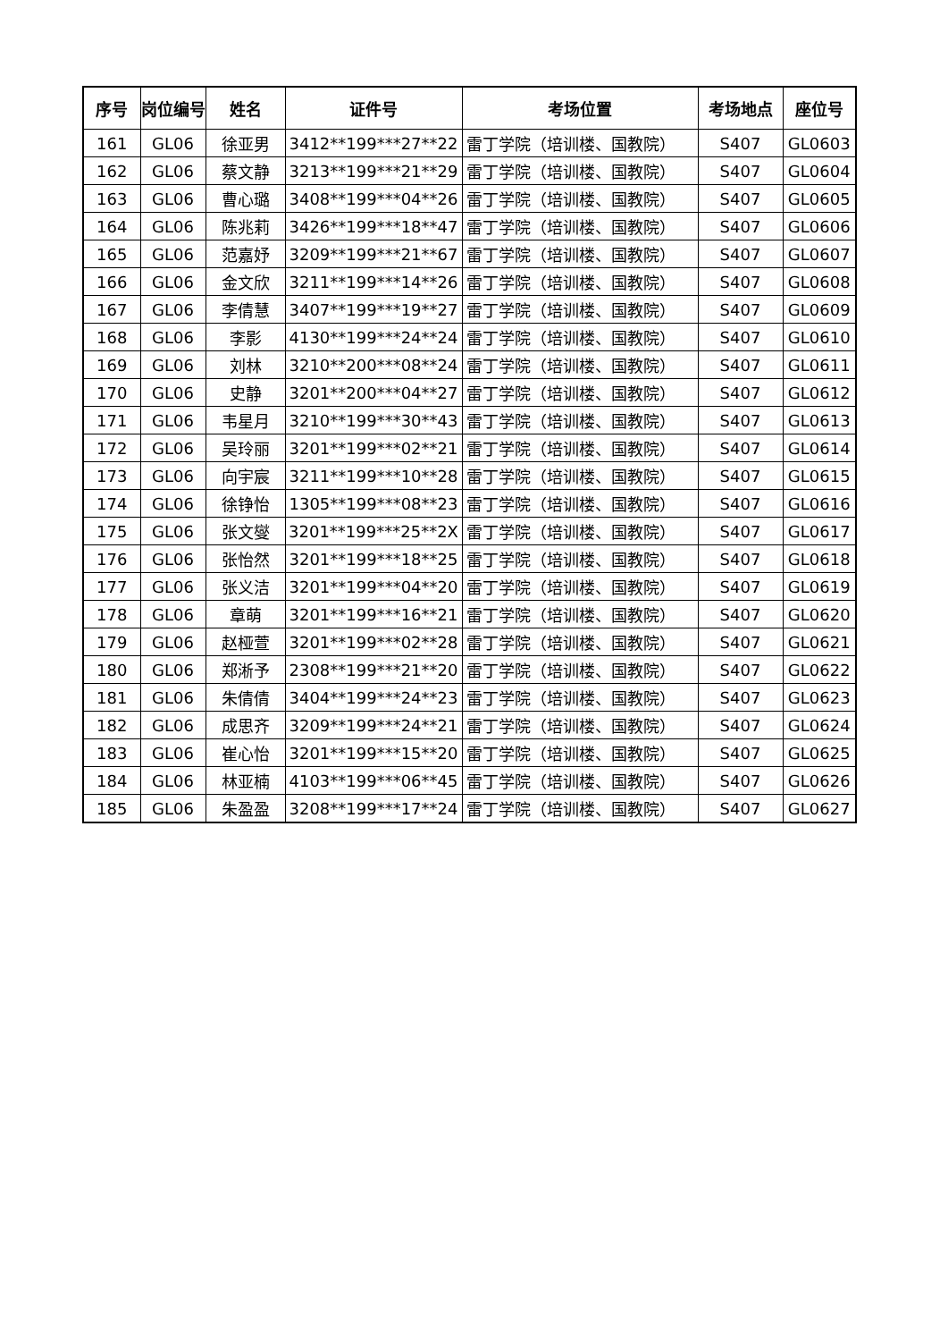| 序号 | 岗位编号 | 姓名 | 证件号 | 考场位置 | 考场地点 | 座位号 |
| --- | --- | --- | --- | --- | --- | --- |
| 161 | GL06 | 徐亚男 | 3412**199***27**22 | 雷丁学院（培训楼、国教院） | S407 | GL0603 |
| 162 | GL06 | 蔡文静 | 3213**199***21**29 | 雷丁学院（培训楼、国教院） | S407 | GL0604 |
| 163 | GL06 | 曹心璐 | 3408**199***04**26 | 雷丁学院（培训楼、国教院） | S407 | GL0605 |
| 164 | GL06 | 陈兆莉 | 3426**199***18**47 | 雷丁学院（培训楼、国教院） | S407 | GL0606 |
| 165 | GL06 | 范嘉妤 | 3209**199***21**67 | 雷丁学院（培训楼、国教院） | S407 | GL0607 |
| 166 | GL06 | 金文欣 | 3211**199***14**26 | 雷丁学院（培训楼、国教院） | S407 | GL0608 |
| 167 | GL06 | 李倩慧 | 3407**199***19**27 | 雷丁学院（培训楼、国教院） | S407 | GL0609 |
| 168 | GL06 | 李影 | 4130**199***24**24 | 雷丁学院（培训楼、国教院） | S407 | GL0610 |
| 169 | GL06 | 刘林 | 3210**200***08**24 | 雷丁学院（培训楼、国教院） | S407 | GL0611 |
| 170 | GL06 | 史静 | 3201**200***04**27 | 雷丁学院（培训楼、国教院） | S407 | GL0612 |
| 171 | GL06 | 韦星月 | 3210**199***30**43 | 雷丁学院（培训楼、国教院） | S407 | GL0613 |
| 172 | GL06 | 吴玲丽 | 3201**199***02**21 | 雷丁学院（培训楼、国教院） | S407 | GL0614 |
| 173 | GL06 | 向宇宸 | 3211**199***10**28 | 雷丁学院（培训楼、国教院） | S407 | GL0615 |
| 174 | GL06 | 徐铮怡 | 1305**199***08**23 | 雷丁学院（培训楼、国教院） | S407 | GL0616 |
| 175 | GL06 | 张文燮 | 3201**199***25**2X | 雷丁学院（培训楼、国教院） | S407 | GL0617 |
| 176 | GL06 | 张怡然 | 3201**199***18**25 | 雷丁学院（培训楼、国教院） | S407 | GL0618 |
| 177 | GL06 | 张义洁 | 3201**199***04**20 | 雷丁学院（培训楼、国教院） | S407 | GL0619 |
| 178 | GL06 | 章萌 | 3201**199***16**21 | 雷丁学院（培训楼、国教院） | S407 | GL0620 |
| 179 | GL06 | 赵桠萱 | 3201**199***02**28 | 雷丁学院（培训楼、国教院） | S407 | GL0621 |
| 180 | GL06 | 郑淅予 | 2308**199***21**20 | 雷丁学院（培训楼、国教院） | S407 | GL0622 |
| 181 | GL06 | 朱倩倩 | 3404**199***24**23 | 雷丁学院（培训楼、国教院） | S407 | GL0623 |
| 182 | GL06 | 成思齐 | 3209**199***24**21 | 雷丁学院（培训楼、国教院） | S407 | GL0624 |
| 183 | GL06 | 崔心怡 | 3201**199***15**20 | 雷丁学院（培训楼、国教院） | S407 | GL0625 |
| 184 | GL06 | 林亚楠 | 4103**199***06**45 | 雷丁学院（培训楼、国教院） | S407 | GL0626 |
| 185 | GL06 | 朱盈盈 | 3208**199***17**24 | 雷丁学院（培训楼、国教院） | S407 | GL0627 |